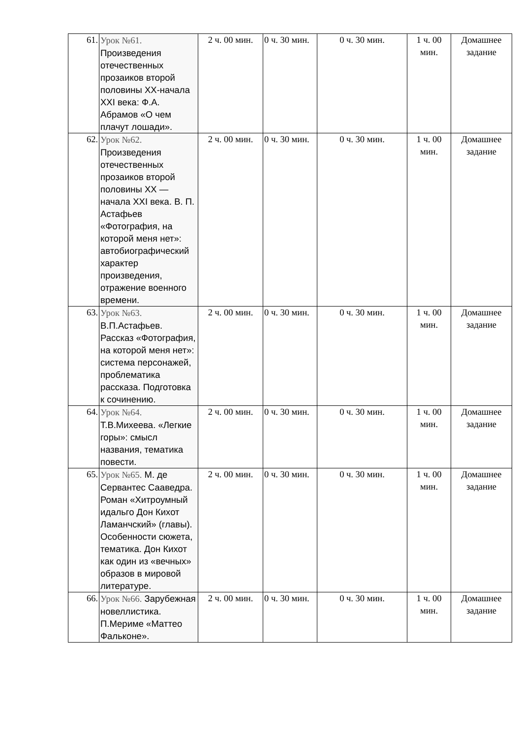| 61. | Урок №61. Произведения отечественных прозаиков второй половины XX-начала XXI века: Ф.А. Абрамов «О чем плачут лошади». | 2 ч. 00 мин. | 0 ч. 30 мин. | 0 ч. 30 мин. | 1 ч. 00 мин. | Домашнее задание |
| 62. | Урок №62. Произведения отечественных прозаиков второй половины XX — начала XXI века. В. П. Астафьев «Фотография, на которой меня нет»: автобиографический характер произведения, отражение военного времени. | 2 ч. 00 мин. | 0 ч. 30 мин. | 0 ч. 30 мин. | 1 ч. 00 мин. | Домашнее задание |
| 63. | Урок №63. В.П.Астафьев. Рассказ «Фотография, на которой меня нет»: система персонажей, проблематика рассказа. Подготовка к сочинению. | 2 ч. 00 мин. | 0 ч. 30 мин. | 0 ч. 30 мин. | 1 ч. 00 мин. | Домашнее задание |
| 64. | Урок №64. Т.В.Михеева. «Легкие горы»: смысл названия, тематика повести. | 2 ч. 00 мин. | 0 ч. 30 мин. | 0 ч. 30 мин. | 1 ч. 00 мин. | Домашнее задание |
| 65. | Урок №65. М. де Сервантес Сааведра. Роман «Хитроумный идальго Дон Кихот Ламанчский» (главы). Особенности сюжета, тематика. Дон Кихот как один из «вечных» образов в мировой литературе. | 2 ч. 00 мин. | 0 ч. 30 мин. | 0 ч. 30 мин. | 1 ч. 00 мин. | Домашнее задание |
| 66. | Урок №66. Зарубежная новеллистика. П.Мериме «Маттео Фальконе». | 2 ч. 00 мин. | 0 ч. 30 мин. | 0 ч. 30 мин. | 1 ч. 00 мин. | Домашнее задание |